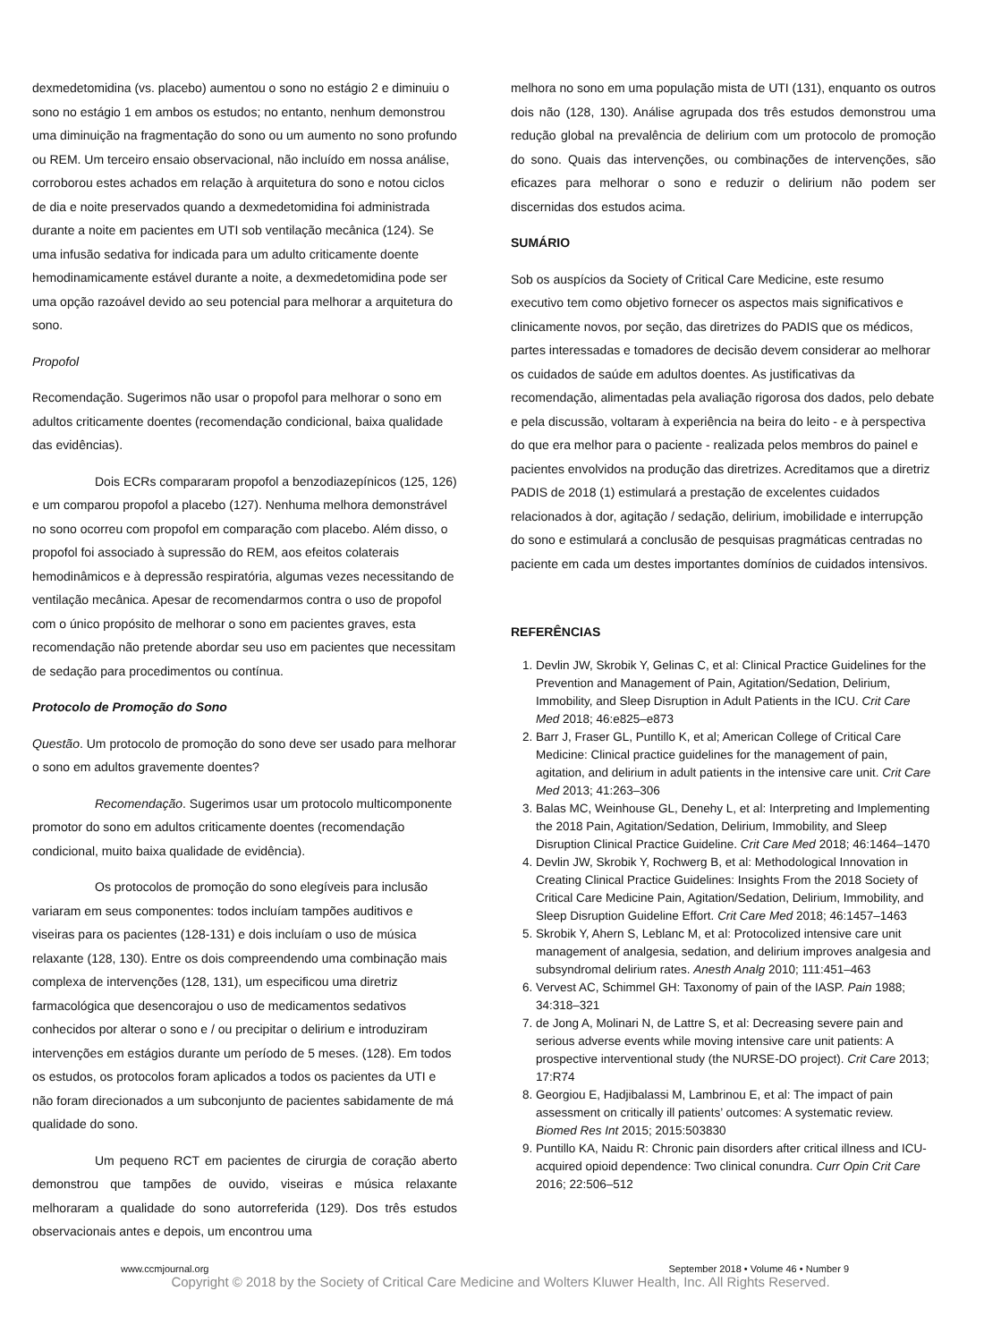dexmedetomidina (vs. placebo) aumentou o sono no estágio 2 e diminuiu o sono no estágio 1 em ambos os estudos; no entanto, nenhum demonstrou uma diminuição na fragmentação do sono ou um aumento no sono profundo ou REM. Um terceiro ensaio observacional, não incluído em nossa análise, corroborou estes achados em relação à arquitetura do sono e notou ciclos de dia e noite preservados quando a dexmedetomidina foi administrada durante a noite em pacientes em UTI sob ventilação mecânica (124). Se uma infusão sedativa for indicada para um adulto criticamente doente hemodinamicamente estável durante a noite, a dexmedetomidina pode ser uma opção razoável devido ao seu potencial para melhorar a arquitetura do sono.
Propofol
Recomendação. Sugerimos não usar o propofol para melhorar o sono em adultos criticamente doentes (recomendação condicional, baixa qualidade das evidências).
Dois ECRs compararam propofol a benzodiazepínicos (125, 126) e um comparou propofol a placebo (127). Nenhuma melhora demonstrável no sono ocorreu com propofol em comparação com placebo. Além disso, o propofol foi associado à supressão do REM, aos efeitos colaterais hemodinâmicos e à depressão respiratória, algumas vezes necessitando de ventilação mecânica. Apesar de recomendarmos contra o uso de propofol com o único propósito de melhorar o sono em pacientes graves, esta recomendação não pretende abordar seu uso em pacientes que necessitam de sedação para procedimentos ou contínua.
Protocolo de Promoção do Sono
Questão. Um protocolo de promoção do sono deve ser usado para melhorar o sono em adultos gravemente doentes?
Recomendação. Sugerimos usar um protocolo multicomponente promotor do sono em adultos criticamente doentes (recomendação condicional, muito baixa qualidade de evidência).
Os protocolos de promoção do sono elegíveis para inclusão variaram em seus componentes: todos incluíam tampões auditivos e viseiras para os pacientes (128-131) e dois incluíam o uso de música relaxante (128, 130). Entre os dois compreendendo uma combinação mais complexa de intervenções (128, 131), um especificou uma diretriz farmacológica que desencorajou o uso de medicamentos sedativos conhecidos por alterar o sono e / ou precipitar o delirium e introduziram intervenções em estágios durante um período de 5 meses. (128). Em todos os estudos, os protocolos foram aplicados a todos os pacientes da UTI e não foram direcionados a um subconjunto de pacientes sabidamente de má qualidade do sono.
Um pequeno RCT em pacientes de cirurgia de coração aberto demonstrou que tampões de ouvido, viseiras e música relaxante melhoraram a qualidade do sono autorreferida (129). Dos três estudos observacionais antes e depois, um encontrou uma
melhora no sono em uma população mista de UTI (131), enquanto os outros dois não (128, 130). Análise agrupada dos três estudos demonstrou uma redução global na prevalência de delirium com um protocolo de promoção do sono. Quais das intervenções, ou combinações de intervenções, são eficazes para melhorar o sono e reduzir o delirium não podem ser discernidas dos estudos acima.
SUMÁRIO
Sob os auspícios da Society of Critical Care Medicine, este resumo executivo tem como objetivo fornecer os aspectos mais significativos e clinicamente novos, por seção, das diretrizes do PADIS que os médicos, partes interessadas e tomadores de decisão devem considerar ao melhorar os cuidados de saúde em adultos doentes. As justificativas da recomendação, alimentadas pela avaliação rigorosa dos dados, pelo debate e pela discussão, voltaram à experiência na beira do leito - e à perspectiva do que era melhor para o paciente - realizada pelos membros do painel e pacientes envolvidos na produção das diretrizes. Acreditamos que a diretriz PADIS de 2018 (1) estimulará a prestação de excelentes cuidados relacionados à dor, agitação / sedação, delirium, imobilidade e interrupção do sono e estimulará a conclusão de pesquisas pragmáticas centradas no paciente em cada um destes importantes domínios de cuidados intensivos.
REFERÊNCIAS
1. Devlin JW, Skrobik Y, Gelinas C, et al: Clinical Practice Guidelines for the Prevention and Management of Pain, Agitation/Sedation, Delirium, Immobility, and Sleep Disruption in Adult Patients in the ICU. Crit Care Med 2018; 46:e825–e873
2. Barr J, Fraser GL, Puntillo K, et al; American College of Critical Care Medicine: Clinical practice guidelines for the management of pain, agitation, and delirium in adult patients in the intensive care unit. Crit Care Med 2013; 41:263–306
3. Balas MC, Weinhouse GL, Denehy L, et al: Interpreting and Implementing the 2018 Pain, Agitation/Sedation, Delirium, Immobility, and Sleep Disruption Clinical Practice Guideline. Crit Care Med 2018; 46:1464–1470
4. Devlin JW, Skrobik Y, Rochwerg B, et al: Methodological Innovation in Creating Clinical Practice Guidelines: Insights From the 2018 Society of Critical Care Medicine Pain, Agitation/Sedation, Delirium, Immobility, and Sleep Disruption Guideline Effort. Crit Care Med 2018; 46:1457–1463
5. Skrobik Y, Ahern S, Leblanc M, et al: Protocolized intensive care unit management of analgesia, sedation, and delirium improves analgesia and subsyndromal delirium rates. Anesth Analg 2010; 111:451–463
6. Vervest AC, Schimmel GH: Taxonomy of pain of the IASP. Pain 1988; 34:318–321
7. de Jong A, Molinari N, de Lattre S, et al: Decreasing severe pain and serious adverse events while moving intensive care unit patients: A prospective interventional study (the NURSE-DO project). Crit Care 2013; 17:R74
8. Georgiou E, Hadjibalassi M, Lambrinou E, et al: The impact of pain assessment on critically ill patients’ outcomes: A systematic review. Biomed Res Int 2015; 2015:503830
9. Puntillo KA, Naidu R: Chronic pain disorders after critical illness and ICU-acquired opioid dependence: Two clinical conundra. Curr Opin Crit Care 2016; 22:506–512
www.ccmjournal.org September 2018 • Volume 46 • Number 9
Copyright © 2018 by the Society of Critical Care Medicine and Wolters Kluwer Health, Inc. All Rights Reserved.